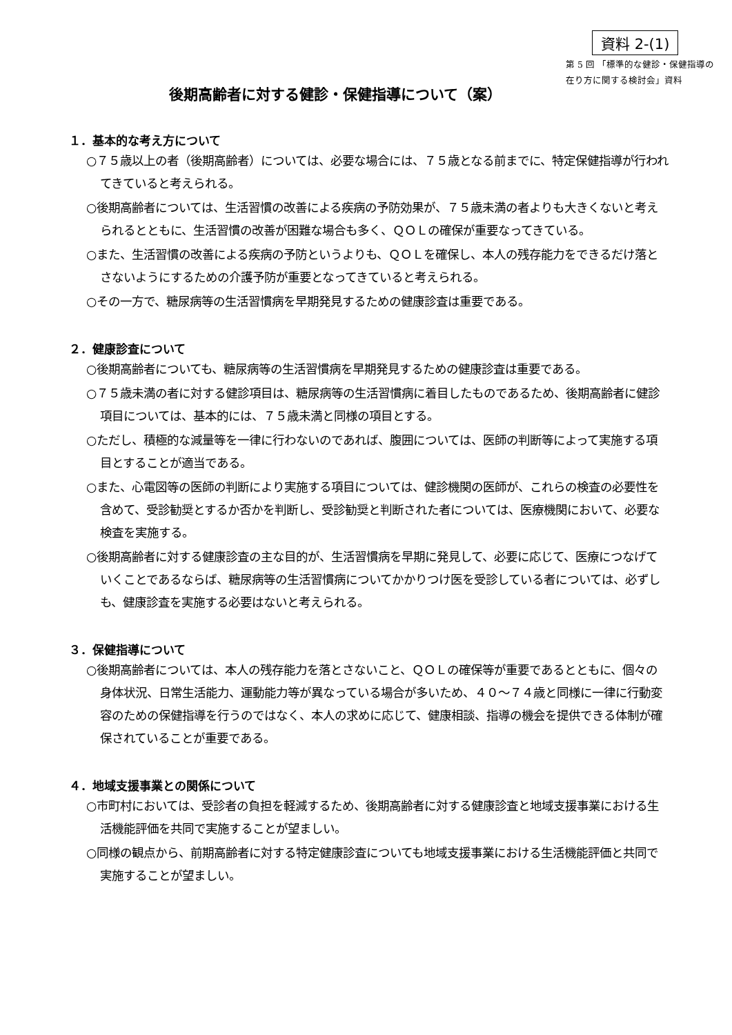資料 2-(1)
第 5 回 「標準的な健診・保健指導の在り方に関する検討会」資料
後期高齢者に対する健診・保健指導について（案）
１．基本的な考え方について
○７５歳以上の者（後期高齢者）については、必要な場合には、７５歳となる前までに、特定保健指導が行われてきていると考えられる。
○後期高齢者については、生活習慣の改善による疾病の予防効果が、７５歳未満の者よりも大きくないと考えられるとともに、生活習慣の改善が困難な場合も多く、ＱＯＬの確保が重要なってきている。
○また、生活習慣の改善による疾病の予防というよりも、ＱＯＬを確保し、本人の残存能力をできるだけ落とさないようにするための介護予防が重要となってきていると考えられる。
○その一方で、糖尿病等の生活習慣病を早期発見するための健康診査は重要である。
２．健康診査について
○後期高齢者についても、糖尿病等の生活習慣病を早期発見するための健康診査は重要である。
○７５歳未満の者に対する健診項目は、糖尿病等の生活習慣病に着目したものであるため、後期高齢者に健診項目については、基本的には、７５歳未満と同様の項目とする。
○ただし、積極的な減量等を一律に行わないのであれば、腹囲については、医師の判断等によって実施する項目とすることが適当である。
○また、心電図等の医師の判断により実施する項目については、健診機関の医師が、これらの検査の必要性を含めて、受診勧奨とするか否かを判断し、受診勧奨と判断された者については、医療機関において、必要な検査を実施する。
○後期高齢者に対する健康診査の主な目的が、生活習慣病を早期に発見して、必要に応じて、医療につなげていくことであるならば、糖尿病等の生活習慣病についてかかりつけ医を受診している者については、必ずしも、健康診査を実施する必要はないと考えられる。
３．保健指導について
○後期高齢者については、本人の残存能力を落とさないこと、ＱＯＬの確保等が重要であるとともに、個々の身体状況、日常生活能力、運動能力等が異なっている場合が多いため、４０～７４歳と同様に一律に行動変容のための保健指導を行うのではなく、本人の求めに応じて、健康相談、指導の機会を提供できる体制が確保されていることが重要である。
４．地域支援事業との関係について
○市町村においては、受診者の負担を軽減するため、後期高齢者に対する健康診査と地域支援事業における生活機能評価を共同で実施することが望ましい。
○同様の観点から、前期高齢者に対する特定健康診査についても地域支援事業における生活機能評価と共同で実施することが望ましい。